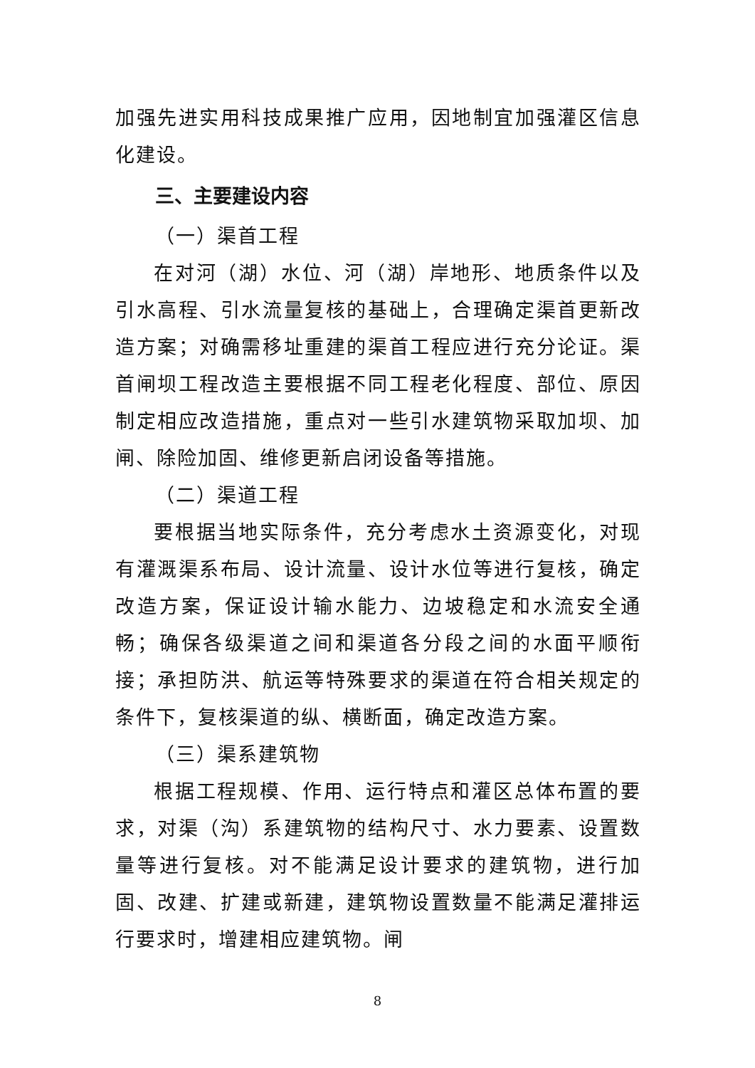加强先进实用科技成果推广应用，因地制宜加强灌区信息化建设。
三、主要建设内容
（一）渠首工程
在对河（湖）水位、河（湖）岸地形、地质条件以及引水高程、引水流量复核的基础上，合理确定渠首更新改造方案；对确需移址重建的渠首工程应进行充分论证。渠首闸坝工程改造主要根据不同工程老化程度、部位、原因制定相应改造措施，重点对一些引水建筑物采取加坝、加闸、除险加固、维修更新启闭设备等措施。
（二）渠道工程
要根据当地实际条件，充分考虑水土资源变化，对现有灌溉渠系布局、设计流量、设计水位等进行复核，确定改造方案，保证设计输水能力、边坡稳定和水流安全通畅；确保各级渠道之间和渠道各分段之间的水面平顺衔接；承担防洪、航运等特殊要求的渠道在符合相关规定的条件下，复核渠道的纵、横断面，确定改造方案。
（三）渠系建筑物
根据工程规模、作用、运行特点和灌区总体布置的要求，对渠（沟）系建筑物的结构尺寸、水力要素、设置数量等进行复核。对不能满足设计要求的建筑物，进行加固、改建、扩建或新建，建筑物设置数量不能满足灌排运行要求时，增建相应建筑物。闸
8